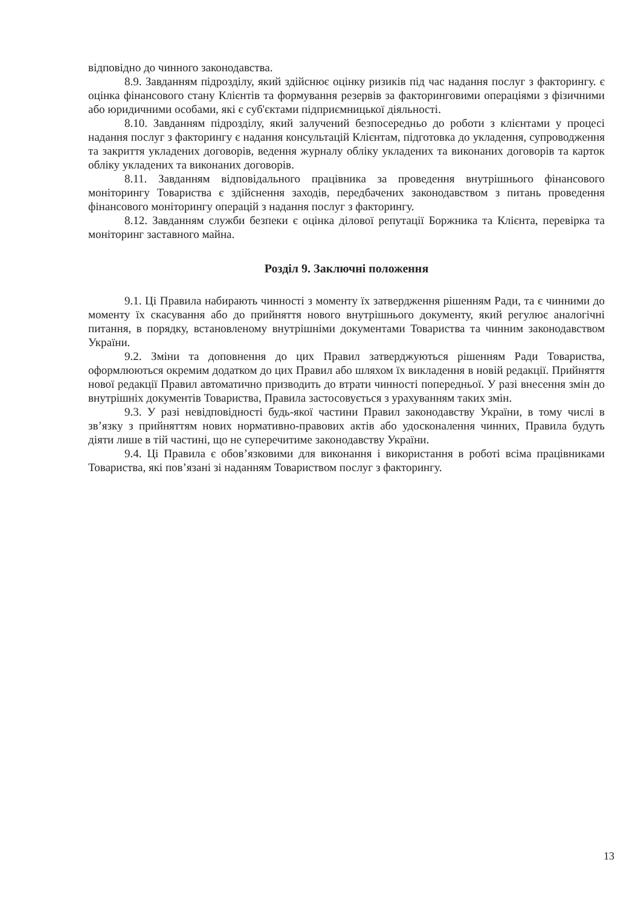відповідно до чинного законодавства.
8.9. Завданням підрозділу, який здійснює оцінку ризиків під час надання послуг з факторингу. є оцінка фінансового стану Клієнтів та формування резервів за факторинговими операціями з фізичними або юридичними особами, які є суб'єктами підприємницької діяльності.
8.10. Завданням підрозділу, який залучений безпосередньо до роботи з клієнтами у процесі надання послуг з факторингу є надання консультацій Клієнтам, підготовка до укладення, супроводження та закриття укладених договорів, ведення журналу обліку укладених та виконаних договорів та карток обліку укладених та виконаних договорів.
8.11. Завданням відповідального працівника за проведення внутрішнього фінансового моніторингу Товариства є здійснення заходів, передбачених законодавством з питань проведення фінансового моніторингу операцій з надання послуг з факторингу.
8.12. Завданням служби безпеки є оцінка ділової репутації Боржника та Клієнта, перевірка та моніторинг заставного майна.
Розділ 9. Заключні положення
9.1. Ці Правила набирають чинності з моменту їх затвердження рішенням Ради, та є чинними до моменту їх скасування або до прийняття нового внутрішнього документу, який регулює аналогічні питання, в порядку, встановленому внутрішніми документами Товариства та чинним законодавством України.
9.2. Зміни та доповнення до цих Правил затверджуються рішенням Ради Товариства, оформлюються окремим додатком до цих Правил або шляхом їх викладення в новій редакції. Прийняття нової редакції Правил автоматично призводить до втрати чинності попередньої. У разі внесення змін до внутрішніх документів Товариства, Правила застосовується з урахуванням таких змін.
9.3. У разі невідповідності будь-якої частини Правил законодавству України, в тому числі в зв’язку з прийняттям нових нормативно-правових актів або удосконалення чинних, Правила будуть діяти лише в тій частині, що не суперечитиме законодавству України.
9.4. Ці Правила є обов’язковими для виконання і використання в роботі всіма працівниками Товариства, які пов’язані зі наданням Товариством послуг з факторингу.
13